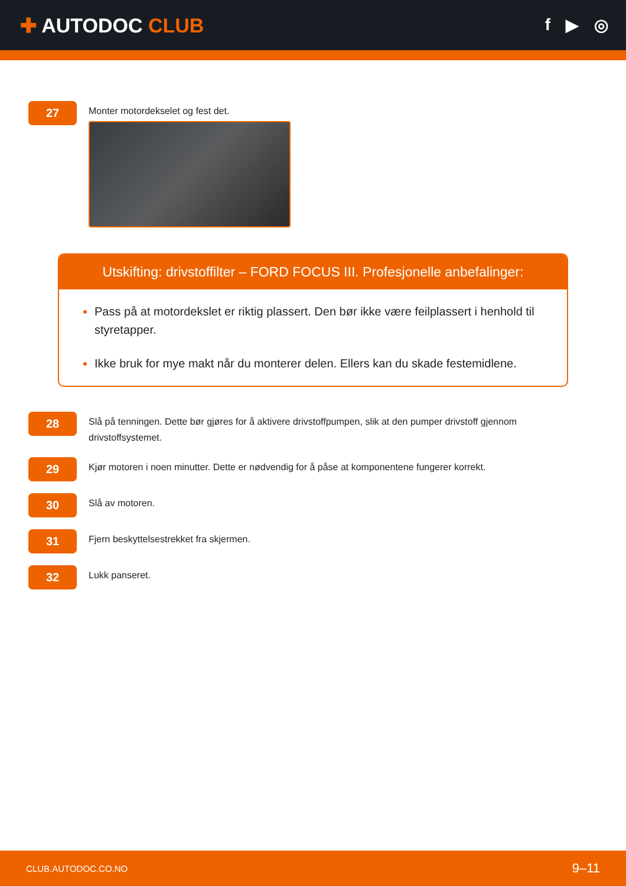✚ AUTODOC CLUB
f ▶ ◎
27
Monter motordekselet og fest det.
Utskifting: drivstoffilter – FORD FOCUS III. Profesjonelle anbefalinger:
Pass på at motordekslet er riktig plassert. Den bør ikke være feilplassert i henhold til styretapper.
Ikke bruk for mye makt når du monterer delen. Ellers kan du skade festemidlene.
28
Slå på tenningen. Dette bør gjøres for å aktivere drivstoffpumpen, slik at den pumper drivstoff gjennom drivstoffsystemet.
29
Kjør motoren i noen minutter. Dette er nødvendig for å påse at komponentene fungerer korrekt.
30
Slå av motoren.
31
Fjern beskyttelsestrekket fra skjermen.
32
Lukk panseret.
CLUB.AUTODOC.CO.NO 9–11